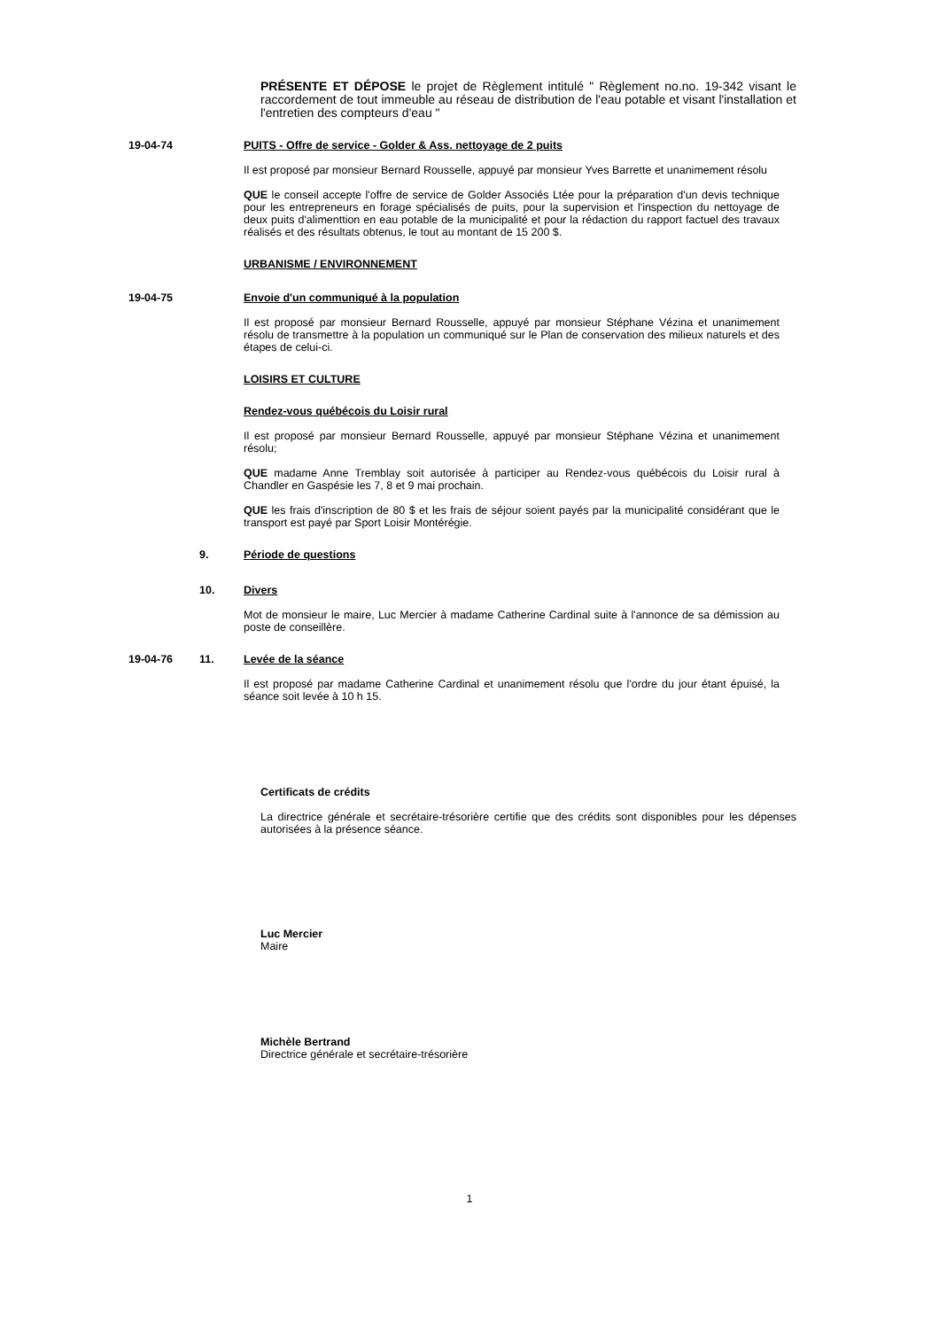PRÉSENTE ET DÉPOSE le projet de Règlement intitulé " Règlement no.no. 19-342 visant le raccordement de tout immeuble au réseau de distribution de l'eau potable et visant l'installation et l'entretien des compteurs d'eau "
19-04-74
PUITS - Offre de service - Golder & Ass. nettoyage de 2 puits
Il est proposé par monsieur Bernard Rousselle, appuyé par monsieur Yves Barrette et unanimement résolu
QUE le conseil accepte l'offre de service de Golder Associés Ltée pour la préparation d'un devis technique pour les entrepreneurs en forage spécialisés de puits, pour la supervision et l'inspection du nettoyage de deux puits d'alimenttion en eau potable de la municipalité et pour la rédaction du rapport factuel des travaux réalisés et des résultats obtenus, le tout au montant de 15 200 $.
URBANISME / ENVIRONNEMENT
19-04-75
Envoie d'un communiqué à la population
Il est proposé par monsieur Bernard Rousselle, appuyé par monsieur Stéphane Vézina et unanimement résolu de transmettre à la population un communiqué sur le Plan de conservation des milieux naturels et des étapes de celui-ci.
LOISIRS ET CULTURE
Rendez-vous québécois du Loisir rural
Il est proposé par monsieur Bernard Rousselle, appuyé par monsieur Stéphane Vézina et unanimement résolu;
QUE madame Anne Tremblay soit autorisée à participer au Rendez-vous québécois du Loisir rural à Chandler en Gaspésie les 7, 8 et 9 mai prochain.
QUE les frais d'inscription de 80 $ et les frais de séjour soient payés par la municipalité considérant que le transport est payé par Sport Loisir Montérégie.
9.
Période de questions
10.
Divers
Mot de monsieur le maire, Luc Mercier à madame Catherine Cardinal suite à l'annonce de sa démission au poste de conseillère.
19-04-76 11.
Levée de la séance
Il est proposé par madame Catherine Cardinal et unanimement résolu que l'ordre du jour étant épuisé, la séance soit levée à 10 h 15.
Certificats de crédits
La directrice générale et secrétaire-trésorière certifie que des crédits sont disponibles pour les dépenses autorisées à la présence séance.
Luc Mercier
Maire
Michèle Bertrand
Directrice générale et secrétaire-trésorière
1